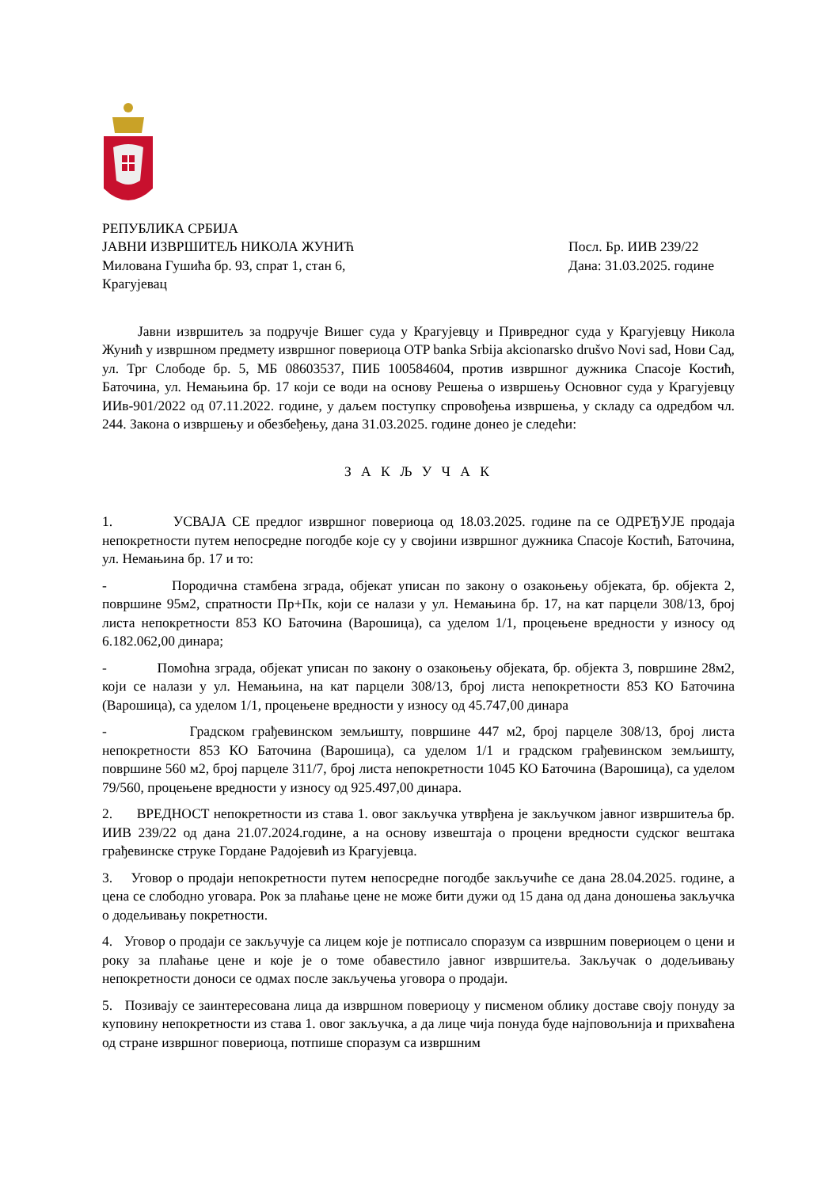РЕПУБЛИКА СРБИЈА
ЈАВНИ ИЗВРШИТЕЉ НИКОЛА ЖУНИЋ
Милована Гушића бр. 93, спрат 1, стан 6,
Крагујевац
Посл. Бр. ИИВ 239/22
Дана: 31.03.2025. године
Јавни извршитељ за подручје Вишег суда у Крагујевцу и Привредног суда у Крагујевцу Никола Жунић у извршном предмету извршног повериоца OTP banka Srbija akcionarsko drušvo Novi sad, Нови Сад, ул. Трг Слободе бр. 5, МБ 08603537, ПИБ 100584604, против извршног дужника Спасоје Костић, Баточина, ул. Немањина бр. 17 који се води на основу Решења о извршењу Основног суда у Крагујевцу ИИв-901/2022 од 07.11.2022. године, у даљем поступку спровођења извршења, у складу са одредбом чл. 244. Закона о извршењу и обезбеђењу, дана 31.03.2025. године донео је следећи:
З А К Љ У Ч А К
1. УСВАЈА СЕ предлог извршног повериоца од 18.03.2025. године па се ОДРЕЂУЈЕ продаја непокретности путем непосредне погодбе које су у својини извршног дужника Спасоје Костић, Баточина, ул. Немањина бр. 17 и то:
- Породична стамбена зграда, објекат уписан по закону о озакоњењу објеката, бр. објекта 2, површине 95м2, спратности Пр+Пк, који се налази у ул. Немањина бр. 17, на кат парцели 308/13, број листа непокретности 853 КО Баточина (Варошица), са уделом 1/1, процењене вредности у износу од 6.182.062,00 динара;
- Помоћна зграда, објекат уписан по закону о озакоњењу објеката, бр. објекта 3, површине 28м2, који се налази у ул. Немањина, на кат парцели 308/13, број листа непокретности 853 КО Баточина (Варошица), са уделом 1/1, процењене вредности у износу од 45.747,00 динара
- Градском грађевинском земљишту, површине 447 м2, број парцеле 308/13, број листа непокретности 853 КО Баточина (Варошица), са уделом 1/1 и градском грађевинском земљишту, површине 560 м2, број парцеле 311/7, број листа непокретности 1045 КО Баточина (Варошица), са уделом 79/560, процењене вредности у износу од 925.497,00 динара.
2. ВРЕДНОСТ непокретности из става 1. овог закључка утврђена је закључком јавног извршитеља бр. ИИВ 239/22 од дана 21.07.2024.године, а на основу извештаја о процени вредности судског вештака грађевинске струке Гордане Радојевић из Крагујевца.
3. Уговор о продаји непокретности путем непосредне погодбе закључиће се дана 28.04.2025. године, а цена се слободно уговара. Рок за плаћање цене не може бити дужи од 15 дана од дана доношења закључка о додељивању покретности.
4. Уговор о продаји се закључује са лицем које је потписало споразум са извршним повериоцем о цени и року за плаћање цене и које је о томе обавестило јавног извршитеља. Закључак о додељивању непокретности доноси се одмах после закључења уговора о продаји.
5. Позивају се заинтересована лица да извршном повериоцу у писменом облику доставе своју понуду за куповину непокретности из става 1. овог закључка, а да лице чија понуда буде најповољнија и прихваћена од стране извршног повериоца, потпише споразум са извршним